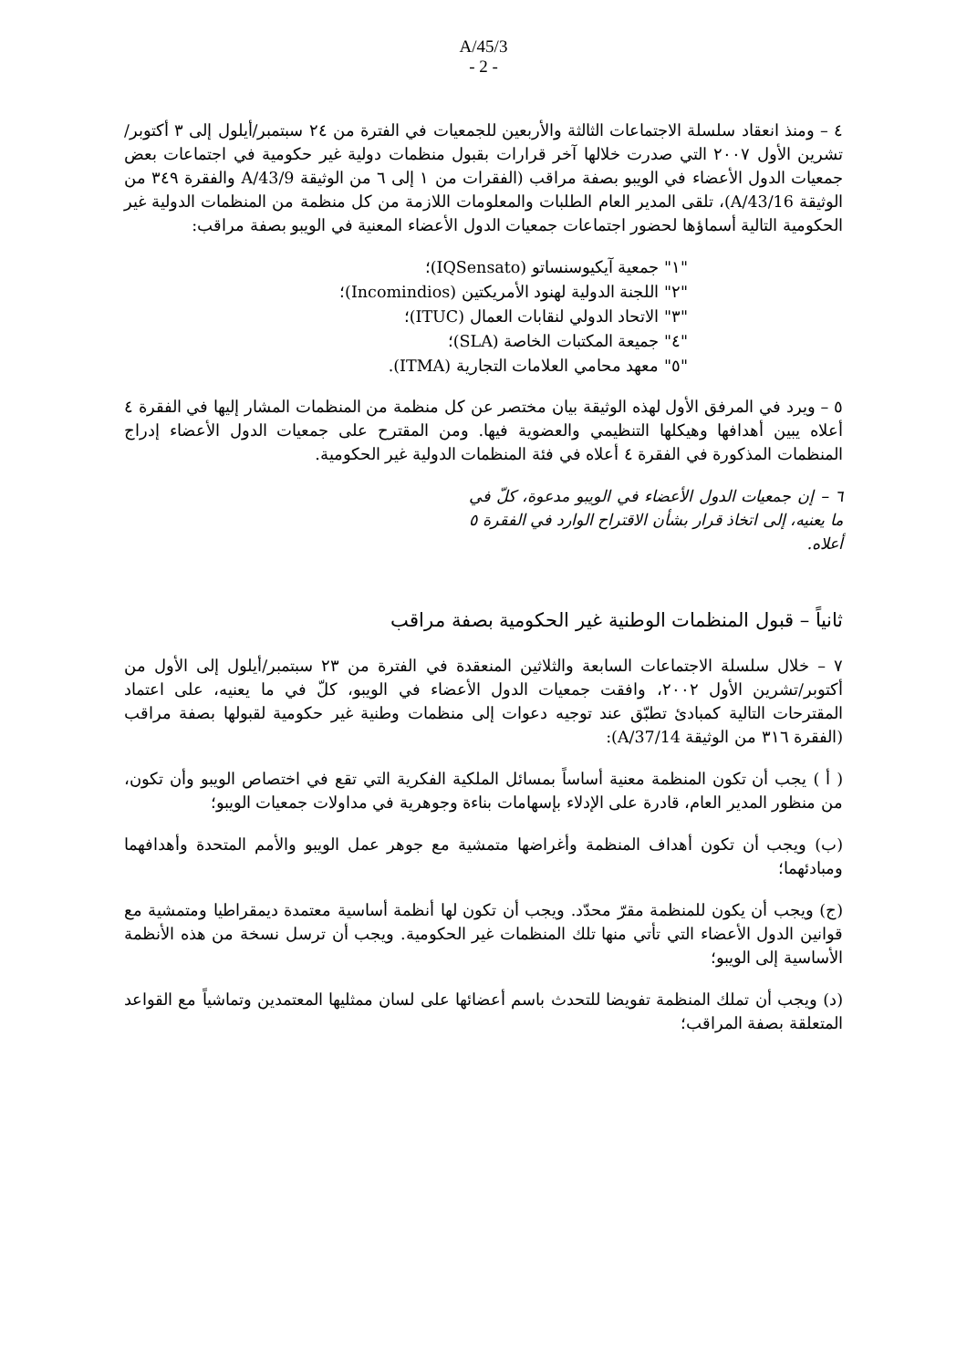A/45/3
- 2 -
٤ – ومنذ انعقاد سلسلة الاجتماعات الثالثة والأربعين للجمعيات في الفترة من ٢٤ سبتمبر/أيلول إلى ٣ أكتوبر/تشرين الأول ٢٠٠٧ التي صدرت خلالها آخر قرارات بقبول منظمات دولية غير حكومية في اجتماعات بعض جمعيات الدول الأعضاء في الويبو بصفة مراقب (الفقرات من ١ إلى ٦ من الوثيقة A/43/9 والفقرة ٣٤٩ من الوثيقة A/43/16)، تلقى المدير العام الطلبات والمعلومات اللازمة من كل منظمة من المنظمات الدولية غير الحكومية التالية أسماؤها لحضور اجتماعات جمعيات الدول الأعضاء المعنية في الويبو بصفة مراقب:
"١" جمعية آيكيوسنساتو (IQSensato)؛
"٢" اللجنة الدولية لهنود الأمريكتين (Incomindios)؛
"٣" الاتحاد الدولي لنقابات العمال (ITUC)؛
"٤" جميعة المكتبات الخاصة (SLA)؛
"٥" معهد محامي العلامات التجارية (ITMA).
٥ – ويرد في المرفق الأول لهذه الوثيقة بيان مختصر عن كل منظمة من المنظمات المشار إليها في الفقرة ٤ أعلاه يبين أهدافها وهيكلها التنظيمي والعضوية فيها. ومن المقترح على جمعيات الدول الأعضاء إدراج المنظمات المذكورة في الفقرة ٤ أعلاه في فئة المنظمات الدولية غير الحكومية.
٦ – إن جمعيات الدول الأعضاء في الويبو مدعوة، كلّ في ما يعنيه، إلى اتخاذ قرار بشأن الاقتراح الوارد في الفقرة ٥ أعلاه.
ثانياً – قبول المنظمات الوطنية غير الحكومية بصفة مراقب
٧ – خلال سلسلة الاجتماعات السابعة والثلاثين المنعقدة في الفترة من ٢٣ سبتمبر/أيلول إلى الأول من أكتوبر/تشرين الأول ٢٠٠٢، وافقت جمعيات الدول الأعضاء في الويبو، كلّ في ما يعنيه، على اعتماد المقترحات التالية كمبادئ تطبّق عند توجيه دعوات إلى منظمات وطنية غير حكومية لقبولها بصفة مراقب (الفقرة ٣١٦ من الوثيقة A/37/14):
( أ ) يجب أن تكون المنظمة معنية أساساً بمسائل الملكية الفكرية التي تقع في اختصاص الويبو وأن تكون، من منظور المدير العام، قادرة على الإدلاء بإسهامات بناءة وجوهرية في مداولات جمعيات الويبو؛
(ب) ويجب أن تكون أهداف المنظمة وأغراضها متمشية مع جوهر عمل الويبو والأمم المتحدة وأهدافهما ومبادئهما؛
(ج) ويجب أن يكون للمنظمة مقرّ محدّد. ويجب أن تكون لها أنظمة أساسية معتمدة ديمقراطيا ومتمشية مع قوانين الدول الأعضاء التي تأتي منها تلك المنظمات غير الحكومية. ويجب أن ترسل نسخة من هذه الأنظمة الأساسية إلى الويبو؛
(د) ويجب أن تملك المنظمة تفويضا للتحدث باسم أعضائها على لسان ممثليها المعتمدين وتماشياً مع القواعد المتعلقة بصفة المراقب؛